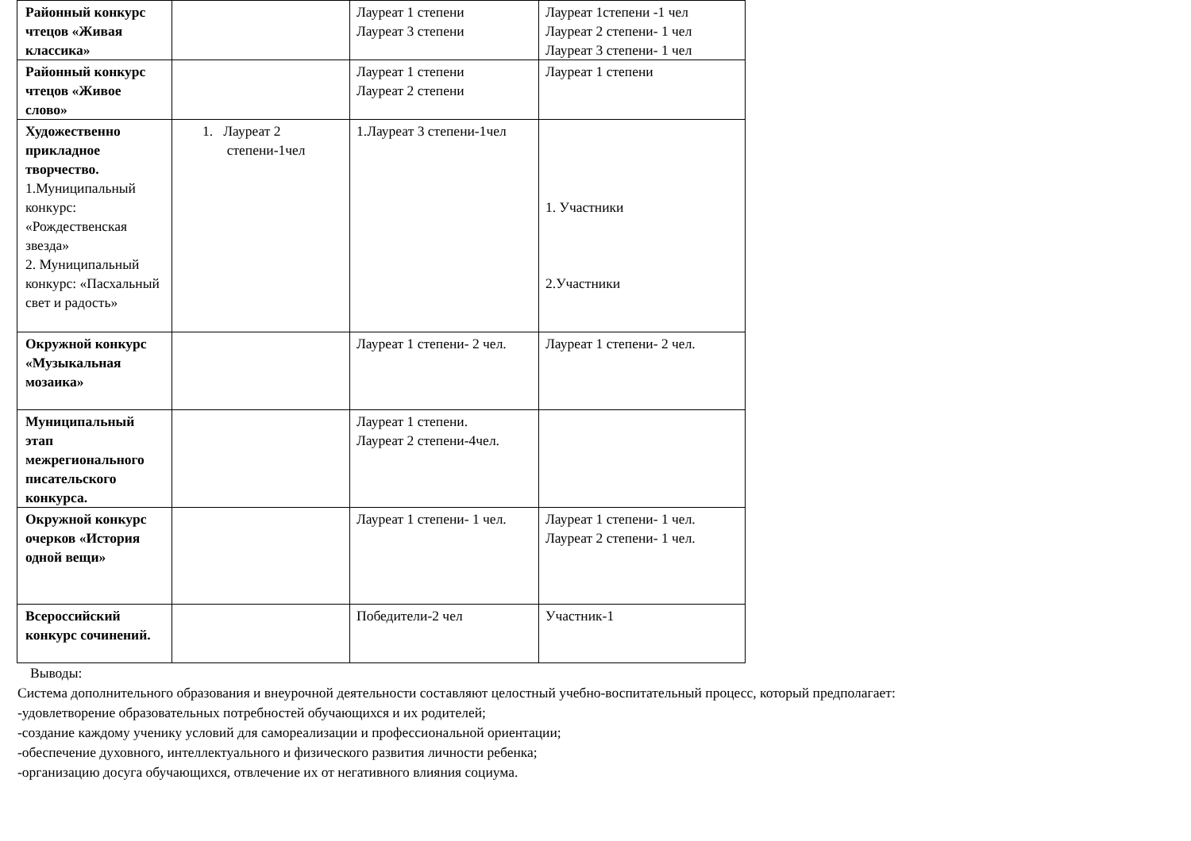| Районный конкурс чтецов «Живая классика» | | Лауреат 1 степени Лауреат 3 степени | Лауреат 1степени -1 чел Лауреат 2 степени- 1 чел Лауреат 3 степени- 1 чел |
| Районный конкурс чтецов «Живое слово» | | Лауреат 1 степени Лауреат 2 степени | Лауреат 1 степени |
| Художественно прикладное творчество. 1.Муниципальный конкурс: «Рождественская звезда» 2. Муниципальный конкурс: «Пасхальный свет и радость» | 1. Лауреат 2 степени-1чел | 1.Лауреат 3 степени-1чел | 1. Участники 2.Участники |
| Окружной конкурс «Музыкальная мозаика» | | Лауреат 1 степени- 2 чел. | Лауреат 1 степени- 2 чел. |
| Муниципальный этап межрегионального писательского конкурса. | | Лауреат 1 степени. Лауреат 2 степени-4чел. | |
| Окружной конкурс очерков «История одной вещи» | | Лауреат 1 степени- 1 чел. | Лауреат 1 степени- 1 чел. Лауреат 2 степени- 1 чел. |
| Всероссийский конкурс сочинений. | | Победители-2 чел | Участник-1 |
Выводы:
Система дополнительного образования и внеурочной деятельности составляют целостный учебно-воспитательный процесс, который предполагает:
-удовлетворение образовательных потребностей обучающихся и их родителей;
-создание каждому ученику условий для самореализации и профессиональной ориентации;
-обеспечение духовного, интеллектуального и физического развития личности ребенка;
-организацию досуга обучающихся, отвлечение их от негативного влияния социума.